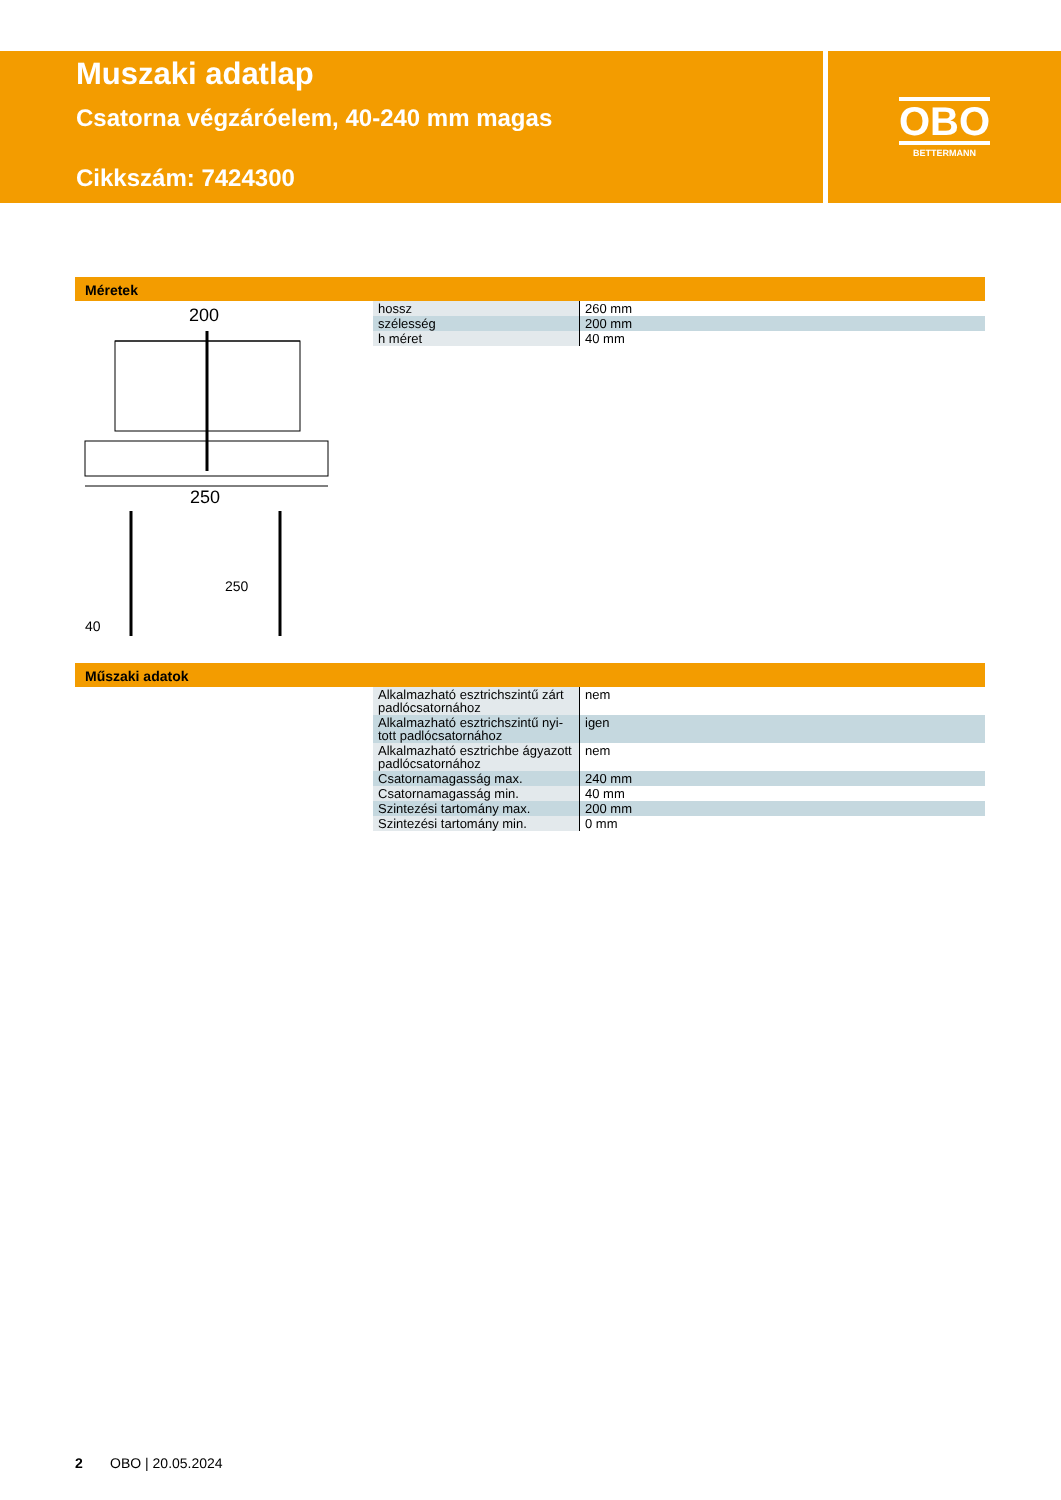Muszaki adatlap
Csatorna végzáróelem, 40-240 mm magas
Cikkszám: 7424300
OBO
BETTERMANN
Méretek
200
250
40
250
| hossz | 260 mm |
| szélesség | 200 mm |
| h méret | 40 mm |
Műszaki adatok
| Alkalmazható esztrichszintű zárt padlócsatornához | nem |
| Alkalmazható esztrichszintű nyi-tott padlócsatornához | igen |
| Alkalmazható esztrichbe ágyazott padlócsatornához | nem |
| Csatornamagasság max. | 240 mm |
| Csatornamagasság min. | 40 mm |
| Szintezési tartomány max. | 200 mm |
| Szintezési tartomány min. | 0 mm |
2 OBO | 20.05.2024